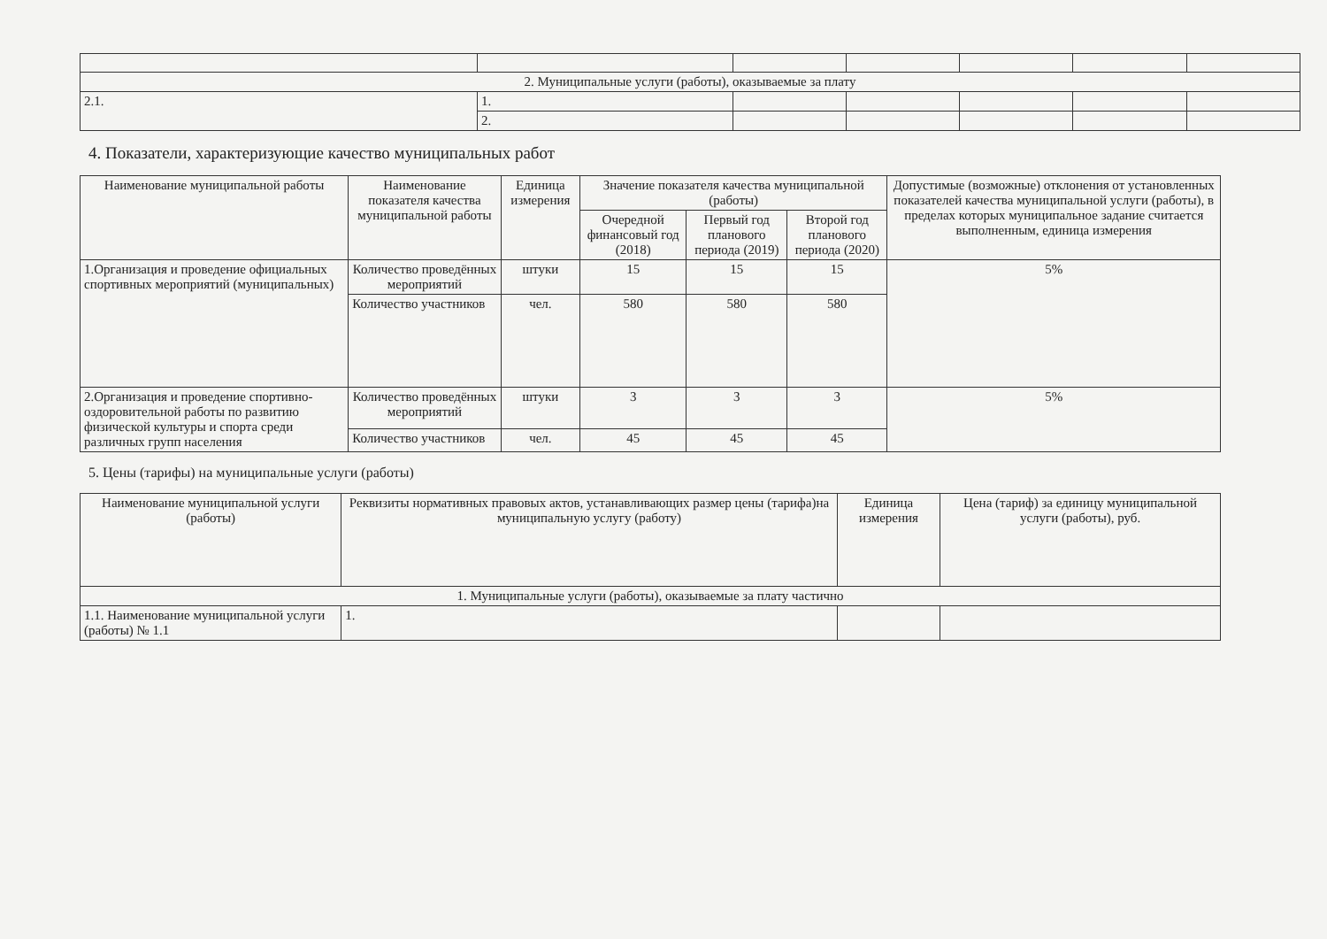| 2. Муниципальные услуги (работы), оказываемые за плату | | | | | | |
| 2.1. | 1. | | | | | |
| | 2. | | | | | |
4. Показатели, характеризующие качество муниципальных работ
| Наименование муниципальной работы | Наименование показателя качества муниципальной работы | Единица измерения | Значение показателя качества муниципальной (работы) | | | Допустимые (возможные) отклонения от установленных показателей качества муниципальной услуги (работы), в пределах которых муниципальное задание считается выполненным, единица измерения |
| --- | --- | --- | --- | --- | --- | --- |
| | | | Очередной финансовый год (2018) | Первый год планового периода (2019) | Второй год планового периода (2020) | |
| 1.Организация и проведение официальных спортивных мероприятий (муниципальных) | Количество проведённых мероприятий | штуки | 15 | 15 | 15 | 5% |
| | Количество участников | чел. | 580 | 580 | 580 | |
| 2.Организация и проведение спортивно-оздоровительной работы по развитию физической культуры и спорта среди различных групп населения | Количество проведённых мероприятий | штуки | 3 | 3 | 3 | 5% |
| | Количество участников | чел. | 45 | 45 | 45 | |
5. Цены (тарифы) на муниципальные услуги (работы)
| Наименование муниципальной услуги (работы) | Реквизиты нормативных правовых актов, устанавливающих размер цены (тарифа)на муниципальную услугу (работу) | Единица измерения | Цена (тариф) за единицу муниципальной услуги (работы), руб. |
| --- | --- | --- | --- |
| 1. Муниципальные услуги (работы), оказываемые за плату частично | | | |
| 1.1. Наименование муниципальной услуги (работы) № 1.1 | 1. | | |